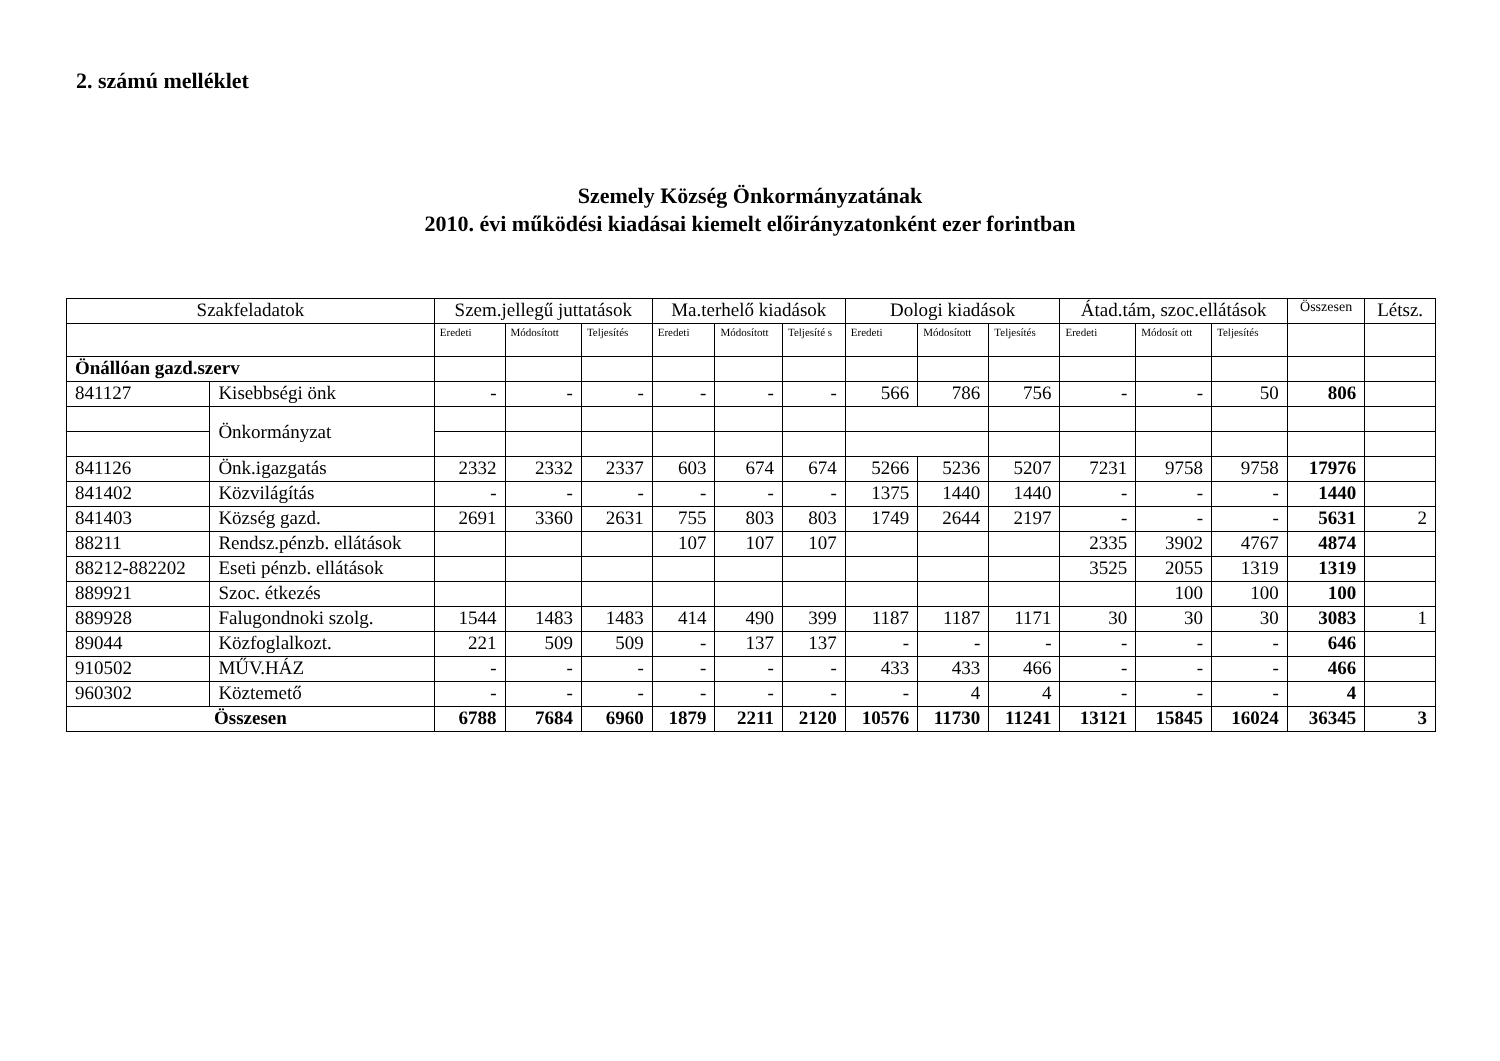2. számú melléklet
Szemely Község Önkormányzatának
2010. évi működési kiadásai kiemelt előirányzatonként ezer forintban
| Szakfeladatok | | Szem.jellegű juttatások | | | Ma.terhelő kiadások | | | Dologi kiadások | | | Átad.tám, szoc.ellátások | | | Összesen | Létsz. |
| --- | --- | --- | --- | --- | --- | --- | --- | --- | --- | --- | --- | --- | --- | --- | --- |
| | | Eredeti | Módosított | Teljesítés | Eredeti | Módosított | Teljesíté s | Eredeti | Módosított | Teljesítés | Eredeti | Módosít ott | Teljesítés | | |
| Önállóan gazd.szerv | | | | | | | | | | | | | | | |
| 841127 | Kisebbségi önk | - | - | - | - | - | - | 566 | 786 | 756 | - | - | 50 | 806 | |
| | Önkormányzat | | | | | | | | | | | | | | |
| 841126 | Önk.igazgatás | 2332 | 2332 | 2337 | 603 | 674 | 674 | 5266 | 5236 | 5207 | 7231 | 9758 | 9758 | 17976 | |
| 841402 | Közvilágítás | - | - | - | - | - | - | 1375 | 1440 | 1440 | - | - | - | 1440 | |
| 841403 | Község gazd. | 2691 | 3360 | 2631 | 755 | 803 | 803 | 1749 | 2644 | 2197 | - | - | - | 5631 | 2 |
| 88211 | Rendsz.pénzb. ellátások | | | | 107 | 107 | 107 | | | | 2335 | 3902 | 4767 | 4874 | |
| 88212-882202 | Eseti pénzb. ellátások | | | | | | | | | | 3525 | 2055 | 1319 | 1319 | |
| 889921 | Szoc. étkezés | | | | | | | | | | | 100 | 100 | 100 | |
| 889928 | Falugondnoki szolg. | 1544 | 1483 | 1483 | 414 | 490 | 399 | 1187 | 1187 | 1171 | 30 | 30 | 30 | 3083 | 1 |
| 89044 | Közfoglalkozt. | 221 | 509 | 509 | - | 137 | 137 | - | - | - | - | - | - | 646 | |
| 910502 | MŰV.HÁZ | - | - | - | - | - | - | 433 | 433 | 466 | - | - | - | 466 | |
| 960302 | Köztemető | - | - | - | - | - | - | - | 4 | 4 | - | - | - | 4 | |
| Összesen | | 6788 | 7684 | 6960 | 1879 | 2211 | 2120 | 10576 | 11730 | 11241 | 13121 | 15845 | 16024 | 36345 | 3 |